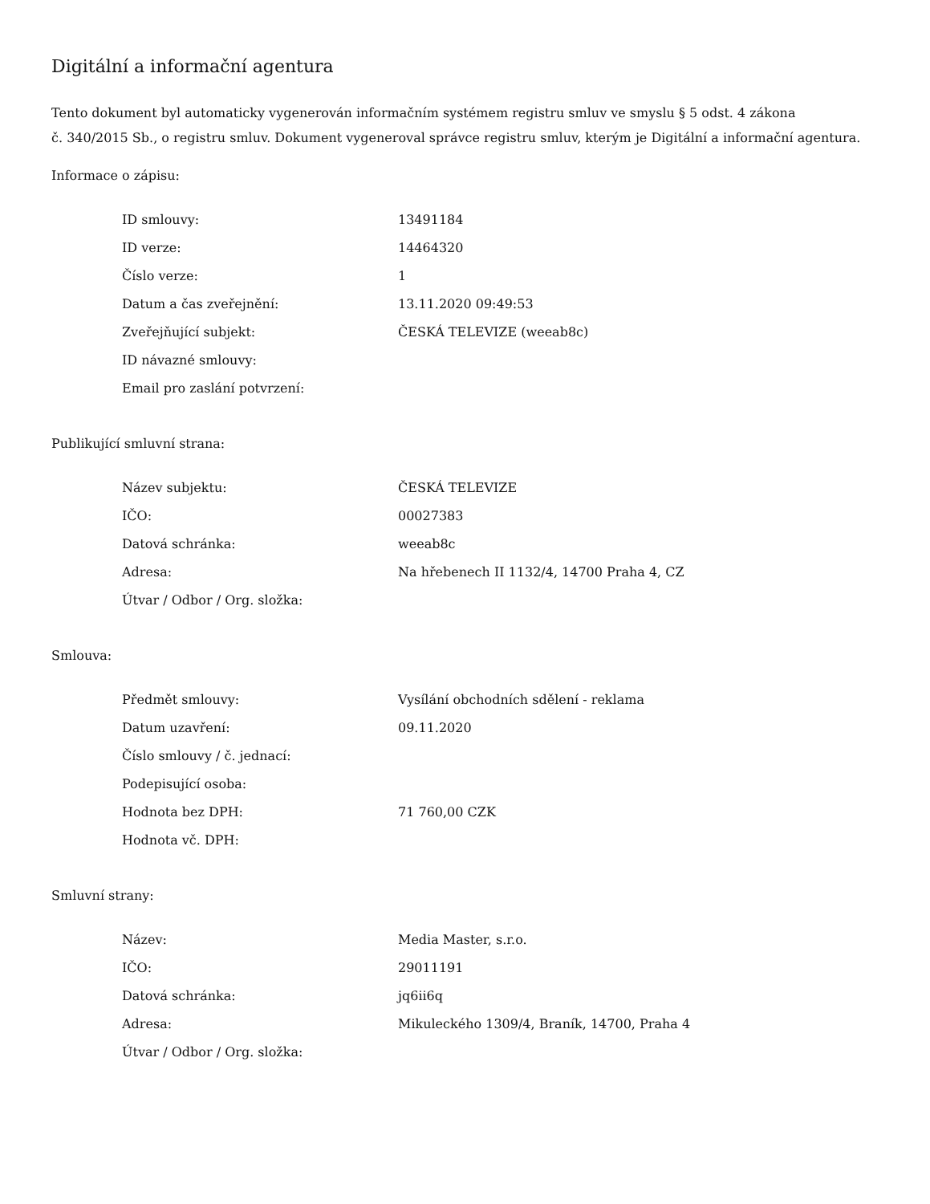Digitální a informační agentura
Tento dokument byl automaticky vygenerován informačním systémem registru smluv ve smyslu § 5 odst. 4 zákona
č. 340/2015 Sb., o registru smluv. Dokument vygeneroval správce registru smluv, kterým je Digitální a informační agentura.
Informace o zápisu:
| ID smlouvy: | 13491184 |
| ID verze: | 14464320 |
| Číslo verze: | 1 |
| Datum a čas zveřejnění: | 13.11.2020 09:49:53 |
| Zveřejňující subjekt: | ČESKÁ TELEVIZE (weeab8c) |
| ID návazné smlouvy: | |
| Email pro zaslání potvrzení: | |
Publikující smluvní strana:
| Název subjektu: | ČESKÁ TELEVIZE |
| IČO: | 00027383 |
| Datová schránka: | weeab8c |
| Adresa: | Na hřebenech II 1132/4, 14700 Praha 4, CZ |
| Útvar / Odbor / Org. složka: | |
Smlouva:
| Předmět smlouvy: | Vysílání obchodních sdělení - reklama |
| Datum uzavření: | 09.11.2020 |
| Číslo smlouvy / č. jednací: | |
| Podepisující osoba: | |
| Hodnota bez DPH: | 71 760,00 CZK |
| Hodnota vč. DPH: | |
Smluvní strany:
| Název: | Media Master, s.r.o. |
| IČO: | 29011191 |
| Datová schránka: | jq6ii6q |
| Adresa: | Mikuleckého 1309/4, Braník, 14700, Praha 4 |
| Útvar / Odbor / Org. složka: | |